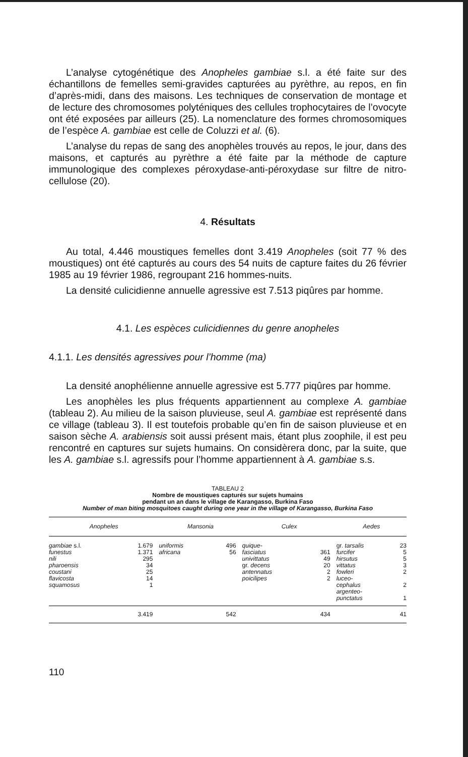L’analyse cytogénétique des Anopheles gambiae s.l. a été faite sur des échantillons de femelles semi-gravides capturées au pyrèthre, au repos, en fin d’après-midi, dans des maisons. Les techniques de conservation de montage et de lecture des chromosomes polyténiques des cellules trophocytaires de l’ovocyte ont été exposées par ailleurs (25). La nomenclature des formes chromosomiques de l’espèce A. gambiae est celle de Coluzzi et al. (6).
L’analyse du repas de sang des anophèles trouvés au repos, le jour, dans des maisons, et capturés au pyrèthre a été faite par la méthode de capture immunologique des complexes péroxydase-anti-péroxydase sur filtre de nitro-cellulose (20).
4. Résultats
Au total, 4.446 moustiques femelles dont 3.419 Anopheles (soit 77 % des moustiques) ont été capturés au cours des 54 nuits de capture faites du 26 février 1985 au 19 février 1986, regroupant 216 hommes-nuits.
La densité culicidienne annuelle agressive est 7.513 piqûres par homme.
4.1. Les espèces culicidiennes du genre anopheles
4.1.1. Les densités agressives pour l’homme (ma)
La densité anophélienne annuelle agressive est 5.777 piqûres par homme.
Les anophèles les plus fréquents appartiennent au complexe A. gambiae (tableau 2). Au milieu de la saison pluvieuse, seul A. gambiae est représenté dans ce village (tableau 3). Il est toutefois probable qu’en fin de saison pluvieuse et en saison sèche A. arabiensis soit aussi présent mais, étant plus zoophile, il est peu rencontré en captures sur sujets humains. On considèrera donc, par la suite, que les A. gambiae s.l. agressifs pour l’homme appartiennent à A. gambiae s.s.
TABLEAU 2
Nombre de moustiques capturés sur sujets humains
pendant un an dans le village de Karangasso, Burkina Faso
Number of man biting mosquitoes caught during one year in the village of Karangasso, Burkina Faso
| Anopheles | | Mansonia | | Culex | | Aedes | |
| --- | --- | --- | --- | --- | --- | --- | --- |
| gambiae s.l. funestus nili pharoensis coustani flavicosta squamosus | 1.679 1.371 295 34 25 14 1 | uniformis africana | 496 56 | quique- fasciatus univittatus gr. decens antennatus poicilipes | 361 49 20 2 2 | gr. tarsalis furcifer hirsutus vittatus fowleri luceo- cephalus argenteo- punctatus | 23 5 5 3 2 2 1 |
| | 3.419 | | 542 | | 434 | | 41 |
110